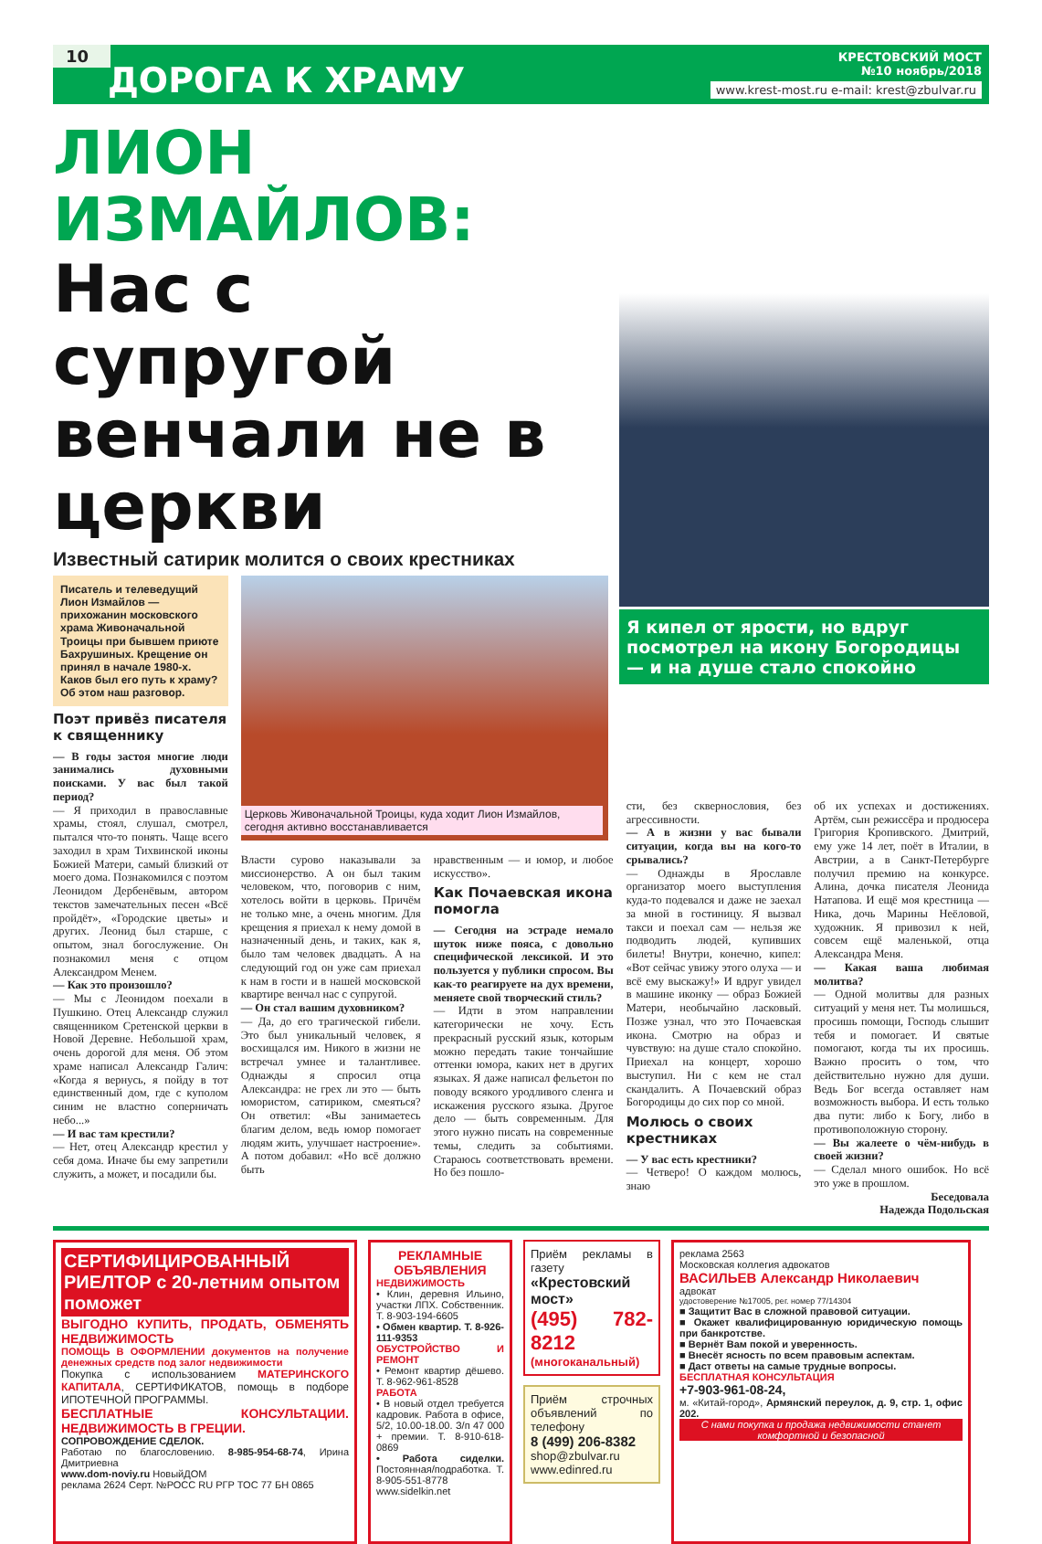10
ДОРОГА К ХРАМУ
КРЕСТОВСКИЙ МОСТ
№10 ноябрь/2018
www.krest-most.ru e-mail: krest@zbulvar.ru
ЛИОН ИЗМАЙЛОВ: Нас с супругой венчали не в церкви
Известный сатирик молится о своих крестниках
Я кипел от ярости, но вдруг посмотрел на икону Богородицы — и на душе стало спокойно
Писатель и телеведущий Лион Измайлов — прихожанин московского храма Живоначальной Троицы при бывшем приюте Бахрушиных. Крещение он принял в начале 1980-х. Каков был его путь к храму? Об этом наш разговор.
Поэт привёз писателя к священнику
— В годы застоя многие люди занимались духовными поисками. У вас был такой период?
— Я приходил в православные храмы, стоял, слушал, смотрел, пытался что-то понять. Чаще всего заходил в храм Тихвинской иконы Божией Матери, самый близкий от моего дома. Познакомился с поэтом Леонидом Дербенёвым, автором текстов замечательных песен «Всё пройдёт», «Городские цветы» и других. Леонид был старше, с опытом, знал богослужение. Он познакомил меня с отцом Александром Менем.
— Как это произошло?
— Мы с Леонидом поехали в Пушкино. Отец Александр служил священником Сретенской церкви в Новой Деревне. Небольшой храм, очень дорогой для меня. Об этом храме написал Александр Галич: «Когда я вернусь, я пойду в тот единственный дом, где с куполом синим не властно соперничать небо...»
— И вас там крестили?
— Нет, отец Александр крестил у себя дома. Иначе бы ему запретили служить, а может, и посадили бы.
Церковь Живоначальной Троицы, куда ходит Лион Измайлов, сегодня активно восстанавливается
Власти сурово наказывали за миссионерство. А он был таким человеком, что, поговорив с ним, хотелось войти в церковь. Причём не только мне, а очень многим. Для крещения я приехал к нему домой в назначенный день, и таких, как я, было там человек двадцать. А на следующий год он уже сам приехал к нам в гости и в нашей московской квартире венчал нас с супругой.
— Он стал вашим духовником?
— Да, до его трагической гибели. Это был уникальный человек, я восхищался им. Никого в жизни не встречал умнее и талантливее. Однажды я спросил отца Александра: не грех ли это — быть юмористом, сатириком, смеяться? Он ответил: «Вы занимаетесь благим делом, ведь юмор помогает людям жить, улучшает настроение». А потом добавил: «Но всё должно быть
нравственным — и юмор, и любое искусство».
Как Почаевская икона помогла
— Сегодня на эстраде немало шуток ниже пояса, с довольно специфической лексикой. И это пользуется у публики спросом. Вы как-то реагируете на дух времени, меняете свой творческий стиль?
— Идти в этом направлении категорически не хочу. Есть прекрасный русский язык, которым можно передать такие тончайшие оттенки юмора, каких нет в других языках. Я даже написал фельетон по поводу всякого уродливого сленга и искажения русского языка. Другое дело — быть современным. Для этого нужно писать на современные темы, следить за событиями. Стараюсь соответствовать времени. Но без пошло-
сти, без сквернословия, без агрессивности.
— А в жизни у вас бывали ситуации, когда вы на кого-то срывались?
— Однажды в Ярославле организатор моего выступления куда-то подевался и даже не заехал за мной в гостиницу. Я вызвал такси и поехал сам — нельзя же подводить людей, купивших билеты! Внутри, конечно, кипел: «Вот сейчас увижу этого олуха — и всё ему выскажу!» И вдруг увидел в машине иконку — образ Божией Матери, необычайно ласковый. Позже узнал, что это Почаевская икона. Смотрю на образ и чувствую: на душе стало спокойно. Приехал на концерт, хорошо выступил. Ни с кем не стал скандалить. А Почаевский образ Богородицы до сих пор со мной.
Молюсь о своих крестниках
— У вас есть крестники?
— Четверо! О каждом молюсь, знаю
об их успехах и достижениях. Артём, сын режиссёра и продюсера Григория Кропивского. Дмитрий, ему уже 14 лет, поёт в Италии, в Австрии, а в Санкт-Петербурге получил премию на конкурсе. Алина, дочка писателя Леонида Натапова. И ещё моя крестница — Ника, дочь Марины Неёловой, художник. Я привозил к ней, совсем ещё маленькой, отца Александра Меня.
— Какая ваша любимая молитва?
— Одной молитвы для разных ситуаций у меня нет. Ты молишься, просишь помощи, Господь слышит тебя и помогает. И святые помогают, когда ты их просишь. Важно просить о том, что действительно нужно для души. Ведь Бог всегда оставляет нам возможность выбора. И есть только два пути: либо к Богу, либо в противоположную сторону.
— Вы жалеете о чём-нибудь в своей жизни?
— Сделал много ошибок. Но всё это уже в прошлом.
Беседовала
Надежда Подольская
СЕРТИФИЦИРОВАННЫЙ РИЕЛТОР с 20-летним опытом поможет
ВЫГОДНО КУПИТЬ, ПРОДАТЬ, ОБМЕНЯТЬ НЕДВИЖИМОСТЬ
ПОМОЩЬ В ОФОРМЛЕНИИ документов на получение денежных средств под залог недвижимости
Покупка с использованием МАТЕРИНСКОГО КАПИТАЛА, СЕРТИФИКАТОВ, помощь в подборе ИПОТЕЧНОЙ ПРОГРАММЫ.
БЕСПЛАТНЫЕ КОНСУЛЬТАЦИИ. НЕДВИЖИМОСТЬ В ГРЕЦИИ.
СОПРОВОЖДЕНИЕ СДЕЛОК.
Работаю по благословению. 8-985-954-68-74, Ирина Дмитриевна
www.dom-noviy.ru НовыйДОМ
реклама 2624 Серт. №РОСС RU РГР ТОС 77 БН 0865
РЕКЛАМНЫЕ ОБЪЯВЛЕНИЯ
НЕДВИЖИМОСТЬ
• Клин, деревня Ильино, участки ЛПХ. Собственник. Т. 8-903-194-6605
• Обмен квартир. Т. 8-926-111-9353
ОБУСТРОЙСТВО И РЕМОНТ
• Ремонт квартир дёшево. Т. 8-962-961-8528
РАБОТА
• В новый отдел требуется кадровик. Работа в офисе, 5/2, 10.00-18.00. З/п 47 000 + премии. Т. 8-910-618-0869
• Работа сиделки. Постоянная/подработка. Т. 8-905-551-8778 www.sidelkin.net
Приём рекламы в газету «Крестовский мост»
(495) 782-8212
(многоканальный)
Приём строчных объявлений по телефону
8 (499) 206-8382
shop@zbulvar.ru
www.edinred.ru
реклама 2563
Московская коллегия адвокатов
ВАСИЛЬЕВ Александр Николаевич
адвокат
удостоверение №17005, рег. номер 77/14304
■ Защитит Вас в сложной правовой ситуации.
■ Окажет квалифицированную юридическую помощь при банкротстве.
■ Вернёт Вам покой и уверенность.
■ Внесёт ясность по всем правовым аспектам.
■ Даст ответы на самые трудные вопросы.
БЕСПЛАТНАЯ КОНСУЛЬТАЦИЯ
+7-903-961-08-24,
м. «Китай-город», Армянский переулок, д. 9, стр. 1, офис 202.
С нами покупка и продажа недвижимости станет комфортной и безопасной